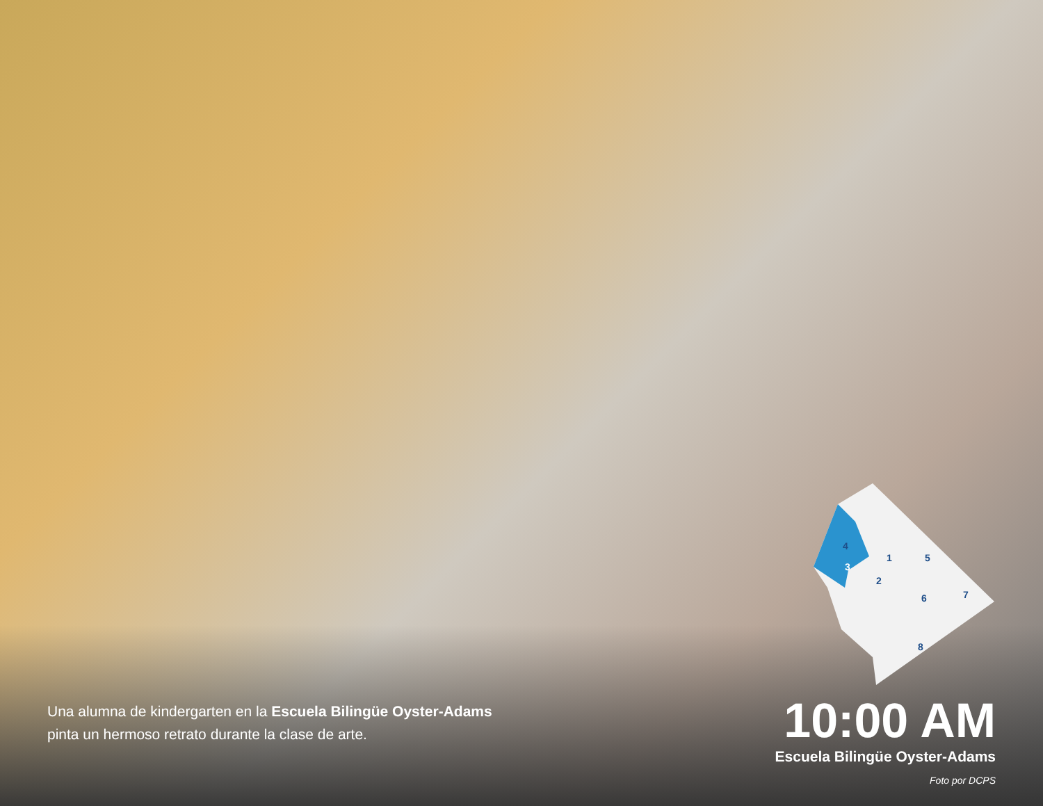4
3
1
5
2
6
7
8
Una alumna de kindergarten en la Escuela Bilingüe Oyster-Adams pinta un hermoso retrato durante la clase de arte.
10:00 AM
Escuela Bilingüe Oyster-Adams
Foto por DCPS